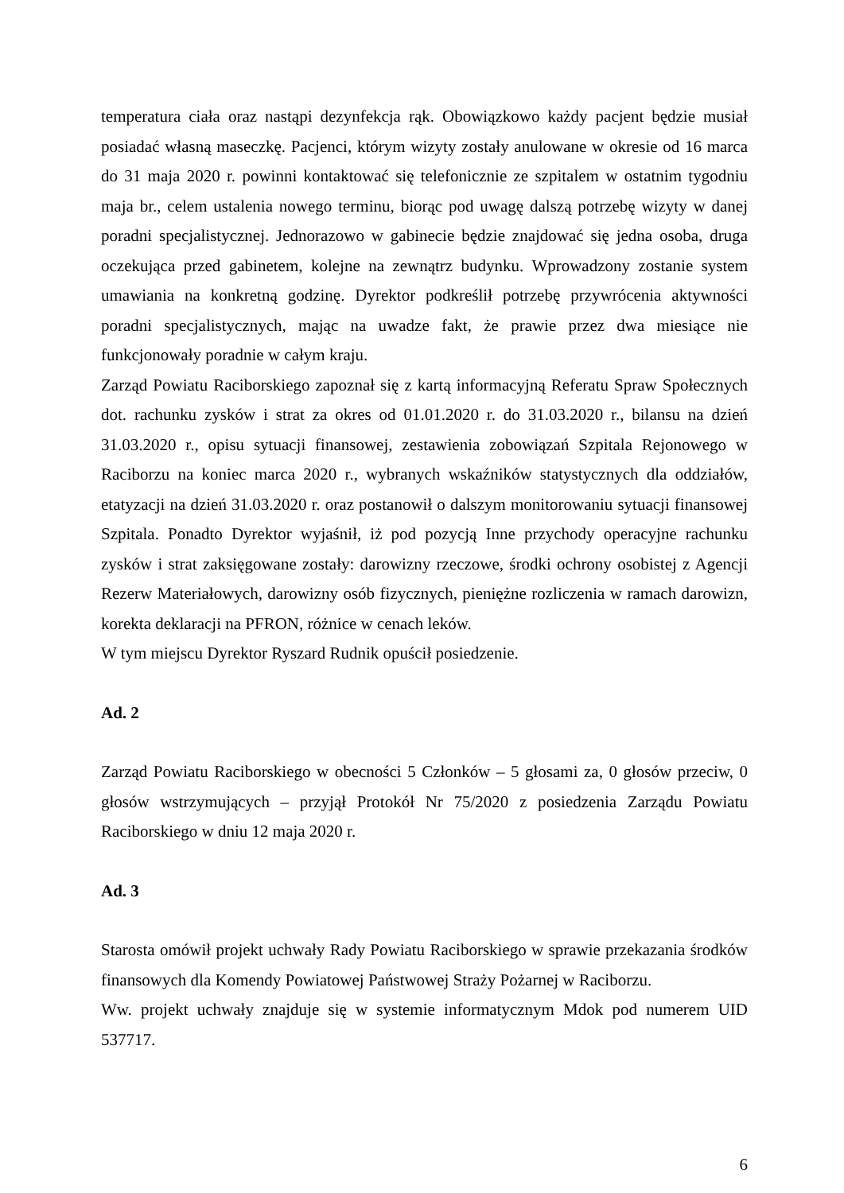temperatura ciała oraz nastąpi dezynfekcja rąk. Obowiązkowo każdy pacjent będzie musiał posiadać własną maseczkę. Pacjenci, którym wizyty zostały anulowane w okresie od 16 marca do 31 maja 2020 r. powinni kontaktować się telefonicznie ze szpitalem w ostatnim tygodniu maja br., celem ustalenia nowego terminu, biorąc pod uwagę dalszą potrzebę wizyty w danej poradni specjalistycznej. Jednorazowo w gabinecie będzie znajdować się jedna osoba, druga oczekująca przed gabinetem, kolejne na zewnątrz budynku. Wprowadzony zostanie system umawiania na konkretną godzinę. Dyrektor podkreślił potrzebę przywrócenia aktywności poradni specjalistycznych, mając na uwadze fakt, że prawie przez dwa miesiące nie funkcjonowały poradnie w całym kraju.
Zarząd Powiatu Raciborskiego zapoznał się z kartą informacyjną Referatu Spraw Społecznych dot. rachunku zysków i strat za okres od 01.01.2020 r. do 31.03.2020 r., bilansu na dzień 31.03.2020 r., opisu sytuacji finansowej, zestawienia zobowiązań Szpitala Rejonowego w Raciborzu na koniec marca 2020 r., wybranych wskaźników statystycznych dla oddziałów, etatyzacji na dzień 31.03.2020 r. oraz postanowił o dalszym monitorowaniu sytuacji finansowej Szpitala. Ponadto Dyrektor wyjaśnił, iż pod pozycją Inne przychody operacyjne rachunku zysków i strat zaksięgowane zostały: darowizny rzeczowe, środki ochrony osobistej z Agencji Rezerw Materiałowych, darowizny osób fizycznych, pieniężne rozliczenia w ramach darowizn, korekta deklaracji na PFRON, różnice w cenach leków.
W tym miejscu Dyrektor Ryszard Rudnik opuścił posiedzenie.
Ad. 2
Zarząd Powiatu Raciborskiego w obecności 5 Członków – 5 głosami za, 0 głosów przeciw, 0 głosów wstrzymujących – przyjął Protokół Nr 75/2020 z posiedzenia Zarządu Powiatu Raciborskiego w dniu 12 maja 2020 r.
Ad. 3
Starosta omówił projekt uchwały Rady Powiatu Raciborskiego w sprawie przekazania środków finansowych dla Komendy Powiatowej Państwowej Straży Pożarnej w Raciborzu.
Ww. projekt uchwały znajduje się w systemie informatycznym Mdok pod numerem UID 537717.
6